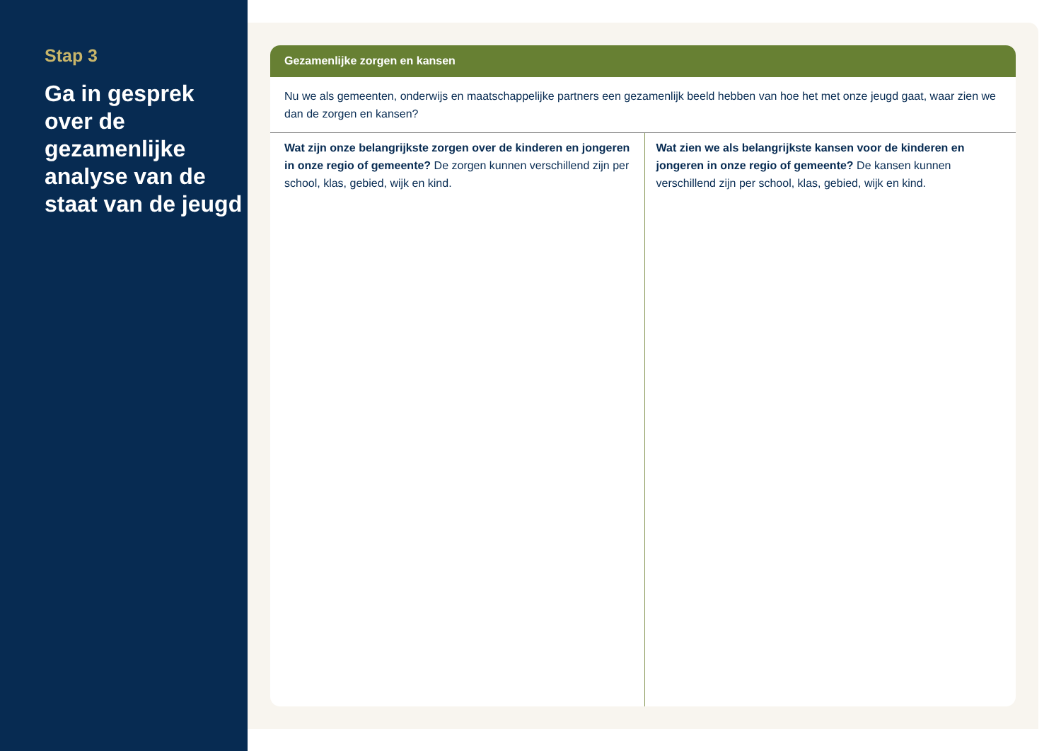Stap 3
Ga in gesprek over de gezamenlijke analyse van de staat van de jeugd
Gezamenlijke zorgen en kansen
Nu we als gemeenten, onderwijs en maatschappelijke partners een gezamenlijk beeld hebben van hoe het met onze jeugd gaat, waar zien we dan de zorgen en kansen?
Wat zijn onze belangrijkste zorgen over de kinderen en jongeren in onze regio of gemeente? De zorgen kunnen verschillend zijn per school, klas, gebied, wijk en kind.
Wat zien we als belangrijkste kansen voor de kinderen en jongeren in onze regio of gemeente? De kansen kunnen verschillend zijn per school, klas, gebied, wijk en kind.